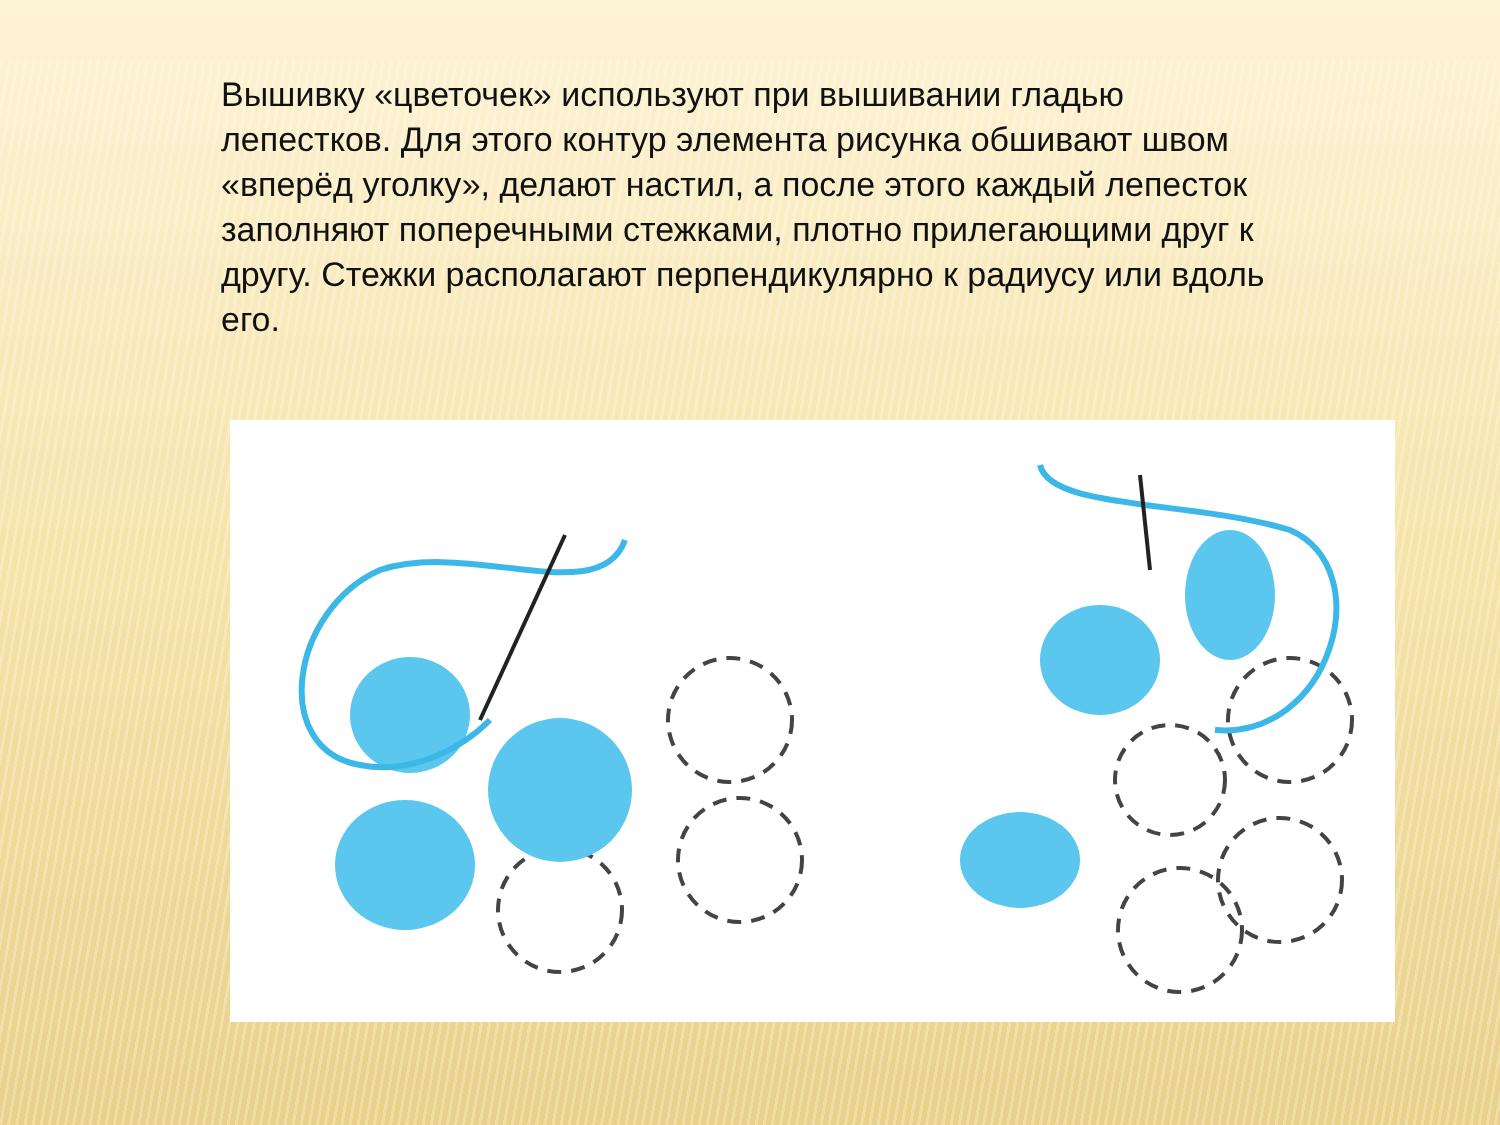Вышивку «цветочек» используют при вышивании гладью лепестков. Для этого контур элемента рисунка обшивают швом «вперёд уголку», делают настил, а после этого каждый лепесток заполняют поперечными стежками, плотно прилегающими друг к другу. Стежки располагают перпендикулярно к радиусу или вдоль его.